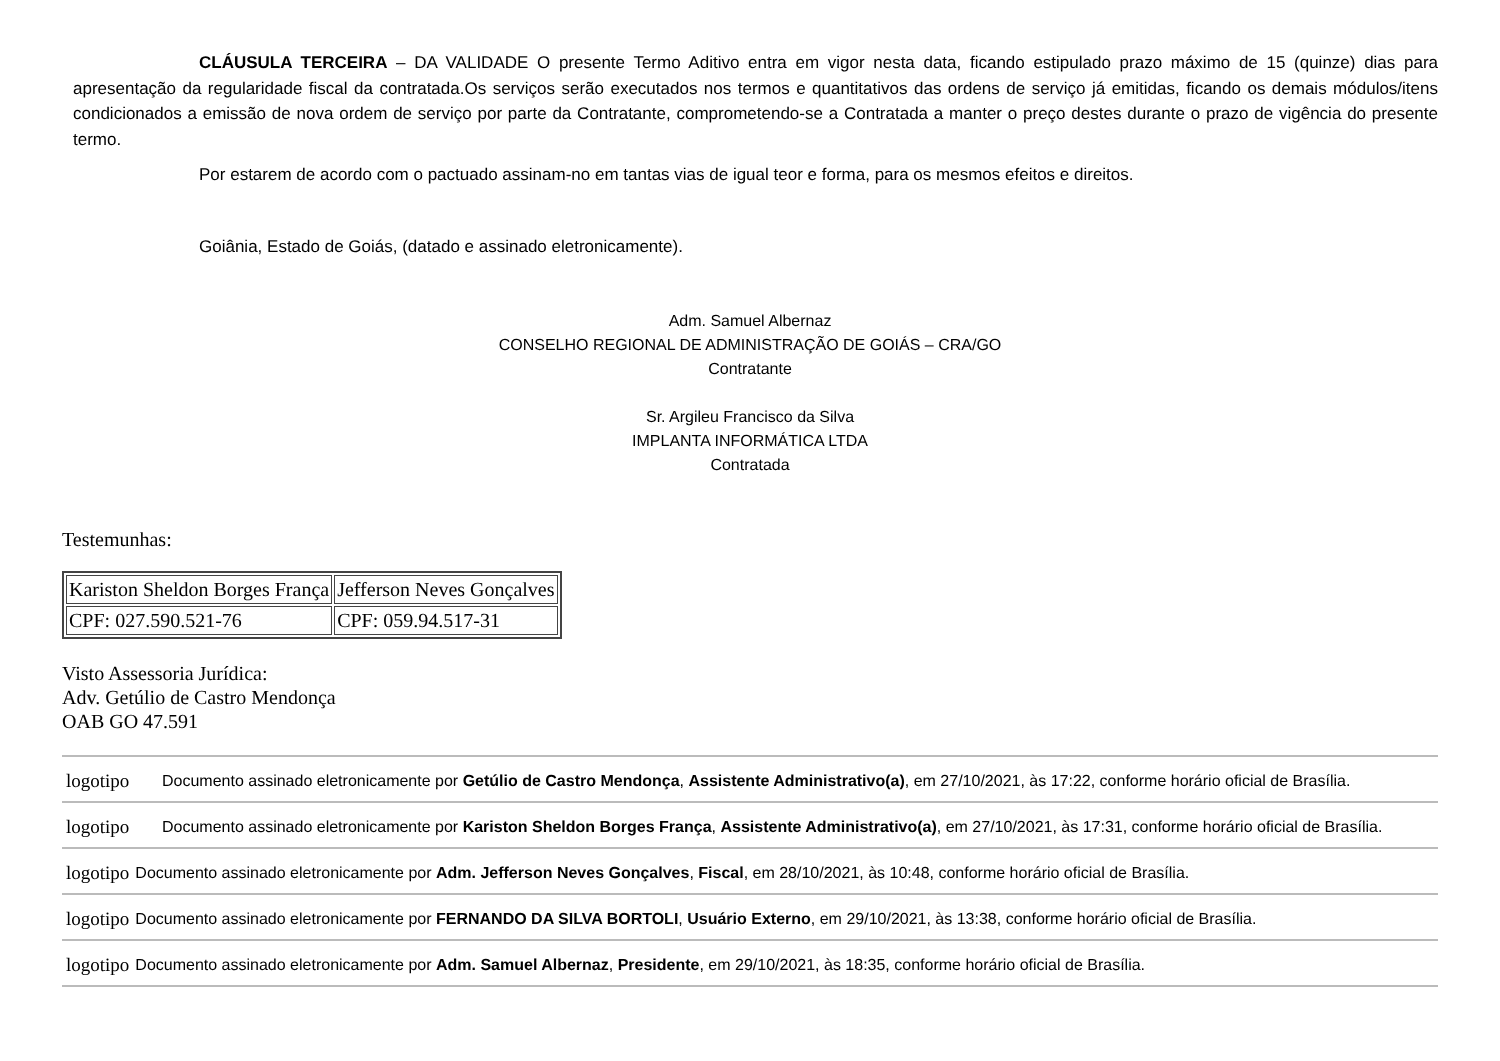CLÁUSULA TERCEIRA – DA VALIDADE O presente Termo Aditivo entra em vigor nesta data, ficando estipulado prazo máximo de 15 (quinze) dias para apresentação da regularidade fiscal da contratada.Os serviços serão executados nos termos e quantitativos das ordens de serviço já emitidas, ficando os demais módulos/itens condicionados a emissão de nova ordem de serviço por parte da Contratante, comprometendo-se a Contratada a manter o preço destes durante o prazo de vigência do presente termo.
Por estarem de acordo com o pactuado assinam-no em tantas vias de igual teor e forma, para os mesmos efeitos e direitos.
Goiânia, Estado de Goiás, (datado e assinado eletronicamente).
Adm. Samuel Albernaz
CONSELHO REGIONAL DE ADMINISTRAÇÃO DE GOIÁS – CRA/GO
Contratante
Sr. Argileu Francisco da Silva
IMPLANTA INFORMÁTICA LTDA
Contratada
Testemunhas:
| Kariston Sheldon Borges França | Jefferson Neves Gonçalves |
| CPF: 027.590.521-76 | CPF: 059.94.517-31 |
Visto Assessoria Jurídica:
Adv. Getúlio de Castro Mendonça
OAB GO 47.591
logotipo Documento assinado eletronicamente por Getúlio de Castro Mendonça, Assistente Administrativo(a), em 27/10/2021, às 17:22, conforme horário oficial de Brasília.
logotipo Documento assinado eletronicamente por Kariston Sheldon Borges França, Assistente Administrativo(a), em 27/10/2021, às 17:31, conforme horário oficial de Brasília.
logotipo Documento assinado eletronicamente por Adm. Jefferson Neves Gonçalves, Fiscal, em 28/10/2021, às 10:48, conforme horário oficial de Brasília.
logotipo Documento assinado eletronicamente por FERNANDO DA SILVA BORTOLI, Usuário Externo, em 29/10/2021, às 13:38, conforme horário oficial de Brasília.
logotipo Documento assinado eletronicamente por Adm. Samuel Albernaz, Presidente, em 29/10/2021, às 18:35, conforme horário oficial de Brasília.